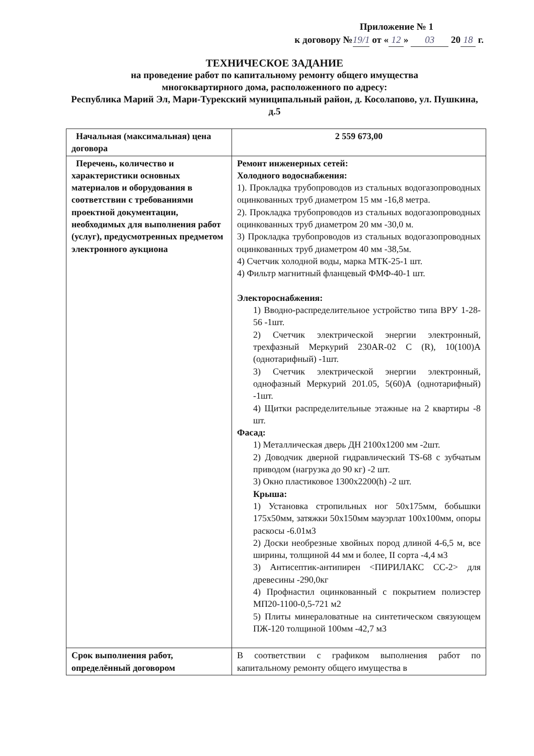Приложение № 1
к договору № 19/1 от « 12 » 03 20 18 г.
ТЕХНИЧЕСКОЕ ЗАДАНИЕ
на проведение работ по капитальному ремонту общего имущества
многоквартирного дома, расположенного по адресу:
Республика Марий Эл, Мари-Турекский муниципальный район, д. Косолапово, ул. Пушкина, д.5
| Начальная (максимальная) цена договора | 2 559 673,00 |
| Перечень, количество и характеристики основных материалов и оборудования в соответствии с требованиями проектной документации, необходимых для выполнения работ (услуг), предусмотренных предметом электронного аукциона | Ремонт инженерных сетей: Холодного водоснабжения: 1). Прокладка трубопроводов из стальных водогазопроводных оцинкованных труб диаметром 15 мм -16,8 метра. 2). Прокладка трубопроводов из стальных водогазопроводных оцинкованных труб диаметром 20 мм -30,0 м. 3) Прокладка трубопроводов из стальных водогазопроводных оцинкованных труб диаметром 40 мм -38,5м. 4) Счетчик холодной воды, марка МТК-25-1 шт. 4) Фильтр магнитный фланцевый ФМФ-40-1 шт. Электороснабжения: 1) Вводно-распределительное устройство типа ВРУ 1-28-56 -1шт. 2) Счетчик электрической энергии электронный, трехфазный Меркурий 230AR-02 C (R), 10(100)А (однотарифный) -1шт. 3) Счетчик электрической энергии электронный, однофазный Меркурий 201.05, 5(60)А (однотарифный) -1шт. 4) Щитки распределительные этажные на 2 квартиры -8 шт. Фасад: 1) Металлическая дверь ДН 2100х1200 мм -2шт. 2) Доводчик дверной гидравлический TS-68 с зубчатым приводом (нагрузка до 90 кг) -2 шт. 3) Окно пластиковое 1300х2200(h) -2 шт. Крыша: 1) Установка стропильных ног 50х175мм, бобышки 175х50мм, затяжки 50х150мм мауэрлат 100х100мм, опоры раскосы -6.01м3 2) Доски необрезные хвойных пород длиной 4-6,5 м, все ширины, толщиной 44 мм и более, II сорта -4,4 м3 3) Антисептик-антипирен <ПИРИЛАКС СС-2> для древесины -290,0кг 4) Профнастил оцинкованный с покрытием полиэстер МП20-1100-0,5-721 м2 5) Плиты минераловатные на синтетическом связующем ПЖ-120 толщиной 100мм -42,7 м3 |
| Срок выполнения работ, определённый договором | В соответствии с графиком выполнения работ по капитальному ремонту общего имущества в |